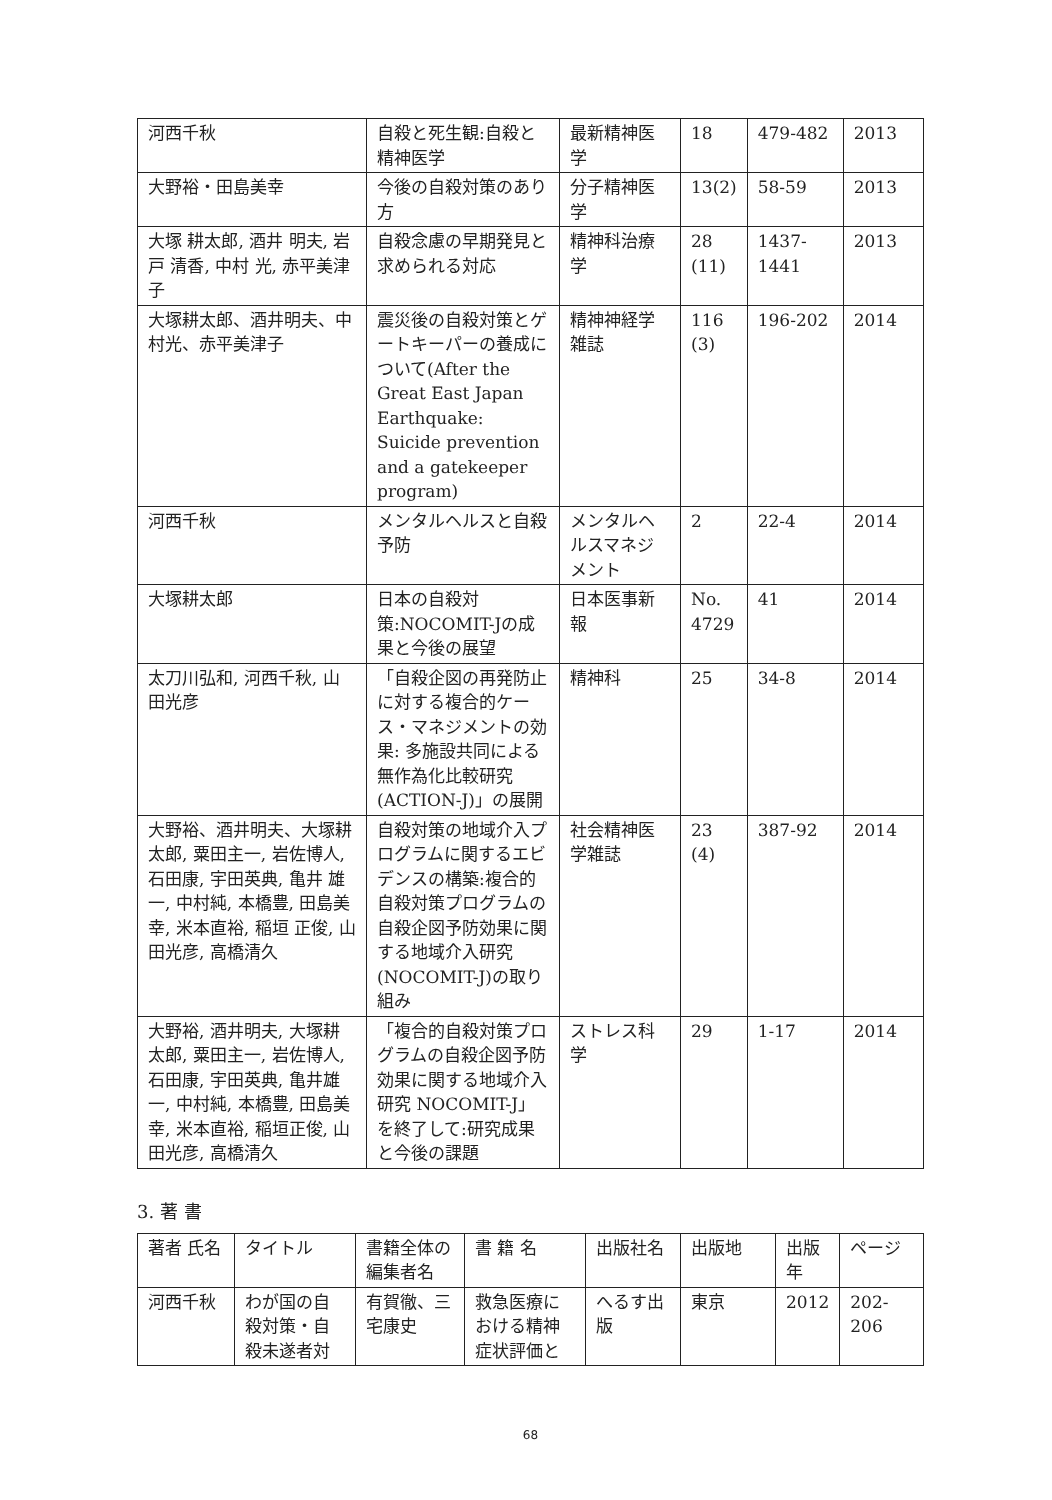| 河西千秋 | 自殺と死生観:自殺と精神医学 | 最新精神医学 | 18 | 479-482 | 2013 |
| 大野裕・田島美幸 | 今後の自殺対策のあり方 | 分子精神医学 | 13(2) | 58-59 | 2013 |
| 大塚 耕太郎, 酒井 明夫, 岩戸 清香, 中村 光, 赤平美津子 | 自殺念慮の早期発見と求められる対応 | 精神科治療学 | 28 (11) | 1437-1441 | 2013 |
| 大塚耕太郎、酒井明夫、中村光、赤平美津子 | 震災後の自殺対策とゲートキーパーの養成について(After the Great East Japan Earthquake: Suicide prevention and a gatekeeper program) | 精神神経学雑誌 | 116 (3) | 196-202 | 2014 |
| 河西千秋 | メンタルヘルスと自殺予防 | メンタルヘルスマネジメント | 2 | 22-4 | 2014 |
| 大塚耕太郎 | 日本の自殺対策:NOCOMIT-Jの成果と今後の展望 | 日本医事新報 | No. 4729 | 41 | 2014 |
| 太刀川弘和, 河西千秋, 山田光彦 | 「自殺企図の再発防止に対する複合的ケース・マネジメントの効果: 多施設共同による無作為化比較研究(ACTION-J)」の展開 | 精神科 | 25 | 34-8 | 2014 |
| 大野裕、酒井明夫、大塚耕太郎, 粟田主一, 岩佐博人,石田康, 宇田英典, 亀井 雄一, 中村純, 本橋豊, 田島美幸, 米本直裕, 稲垣 正俊, 山田光彦, 高橋清久 | 自殺対策の地域介入プログラムに関するエビデンスの構築:複合的自殺対策プログラムの自殺企図予防効果に関する地域介入研究(NOCOMIT-J)の取り組み | 社会精神医学雑誌 | 23 (4) | 387-92 | 2014 |
| 大野裕, 酒井明夫, 大塚耕太郎, 粟田主一, 岩佐博人, 石田康, 宇田英典, 亀井雄一, 中村純, 本橋豊, 田島美幸, 米本直裕, 稲垣正俊, 山田光彦, 高橋清久 | 「複合的自殺対策プログラムの自殺企図予防効果に関する地域介入研究 NOCOMIT-J」を終了して:研究成果と今後の課題 | ストレス科学 | 29 | 1-17 | 2014 |
3. 著 書
| 著者 氏名 | タイトル | 書籍全体の編集者名 | 書 籍 名 | 出版社名 | 出版地 | 出版年 | ページ |
| --- | --- | --- | --- | --- | --- | --- | --- |
| 河西千秋 | わが国の自殺対策・自殺未遂者対 | 有賀徹、三宅康史 | 救急医療における精神症状評価と | へるす出版 | 東京 | 2012 | 202-206 |
68